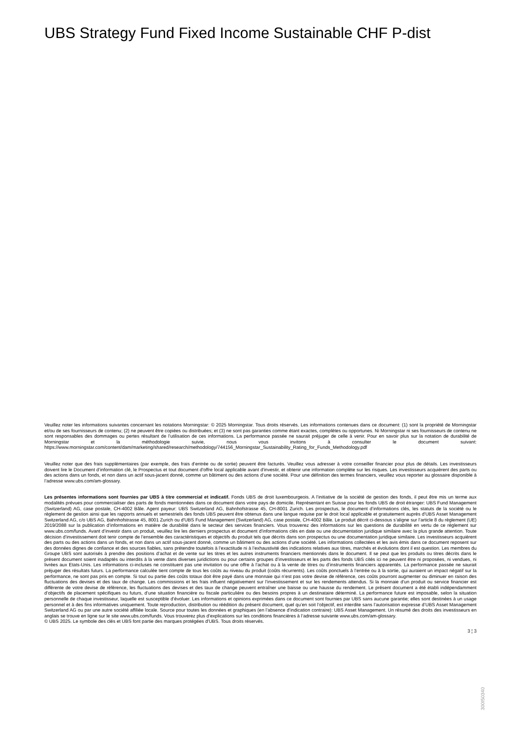UBS Strategy Fund Fixed Income Sustainable CHF P-dist
Veuillez noter les informations suivantes concernant les notations Morningstar: © 2025 Morningstar. Tous droits réservés. Les informations contenues dans ce document: (1) sont la propriété de Morningstar et/ou de ses fournisseurs de contenu; (2) ne peuvent être copiées ou distribuées; et (3) ne sont pas garanties comme étant exactes, complètes ou opportunes. Ni Morningstar ni ses fournisseurs de contenu ne sont responsables des dommages ou pertes résultant de l’utilisation de ces informations. La performance passée ne saurait préjuger de celle à venir. Pour en savoir plus sur la notation de durabilité de Morningstar et la méthodologie suivie, nous vous invitons à consulter le document suivant: https://www.morningstar.com/content/dam/marketing/shared/research/methodology/744156_Morningstar_Sustainability_Rating_for_Funds_Methodology.pdf
Veuillez noter que des frais supplémentaires (par exemple, des frais d’entrée ou de sortie) peuvent être facturés. Veuillez vous adresser à votre conseiller financier pour plus de détails. Les investisseurs doivent lire le Document d’information clé, le Prospectus et tout document d'offre local applicable avant d'investir, et obtenir une information complète sur les risques. Les investisseurs acquièrent des parts ou des actions dans un fonds, et non dans un actif sous-jacent donné, comme un bâtiment ou des actions d’une société. Pour une définition des termes financiers, veuillez vous reporter au glossaire disponible à l’adresse www.ubs.com/am-glossary.
Les présentes informations sont fournies par UBS à titre commercial et indicatif. Fonds UBS de droit luxembourgeois. A l’initiative de la société de gestion des fonds, il peut être mis un terme aux modalités prévues pour commercialiser des parts de fonds mentionnées dans ce document dans votre pays de domicile. Représentant en Suisse pour les fonds UBS de droit étranger: UBS Fund Management (Switzerland) AG, case postale, CH-4002 Bâle. Agent payeur: UBS Switzerland AG, Bahnhofstrasse 45, CH-8001 Zurich. Les prospectus, le document d’informations clés, les statuts de la société ou le règlement de gestion ainsi que les rapports annuels et semestriels des fonds UBS peuvent être obtenus dans une langue requise par le droit local applicable et gratuitement auprès d'UBS Asset Management Switzerland AG, c/o UBS AG, Bahnhofstrasse 45, 8001 Zurich ou d'UBS Fund Management (Switzerland) AG, case postale, CH-4002 Bâle. Le produit décrit ci-dessous s’aligne sur l’article 8 du règlement (UE) 2019/2088 sur la publication d’informations en matière de durabilité dans le secteur des services financiers. Vous trouverez des informations sur les questions de durabilité en vertu de ce règlement sur www.ubs.com/funds. Avant d’investir dans un produit, veuillez lire les derniers prospectus et document d’informations clés en date ou une documentation juridique similaire avec la plus grande attention. Toute décision d’investissement doit tenir compte de l’ensemble des caractéristiques et objectifs du produit tels que décrits dans son prospectus ou une documentation juridique similaire. Les investisseurs acquièrent des parts ou des actions dans un fonds, et non dans un actif sous-jacent donné, comme un bâtiment ou des actions d’une société. Les informations collectées et les avis émis dans ce document reposent sur des données dignes de confiance et des sources fiables, sans prétendre toutefois à l’exactitude ni à l’exhaustivité des indications relatives aux titres, marchés et évolutions dont il est question. Les membres du Groupe UBS sont autorisés à prendre des positions d’achat et de vente sur les titres et les autres instruments financiers mentionnés dans le document. Il se peut que les produits ou titres décrits dans le présent document soient inadaptés ou interdits à la vente dans diverses juridictions ou pour certains groupes d’investisseurs et les parts des fonds UBS cités ici ne peuvent être ni proposées, ni vendues, ni livrées aux Etats-Unis. Les informations ci-incluses ne constituent pas une invitation ou une offre à l’achat ou à la vente de titres ou d’instruments financiers apparentés. La performance passée ne saurait préjuger des résultats futurs. La performance calculée tient compte de tous les coûts au niveau du produit (coûts récurrents). Les coûts ponctuels à l’entrée ou à la sortie, qui auraient un impact négatif sur la performance, ne sont pas pris en compte. Si tout ou partie des coûts totaux doit être payé dans une monnaie qui n’est pas votre devise de référence, ces coûts pourront augmenter ou diminuer en raison des fluctuations des devises et des taux de change. Les commissions et les frais influent négativement sur l’investissement et sur les rendements attendus. Si la monnaie d’un produit ou service financier est différente de votre devise de référence, les fluctuations des devises et des taux de change peuvent entraîner une baisse ou une hausse du rendement. Le présent document a été établi indépendamment d’objectifs de placement spécifiques ou futurs, d’une situation financière ou fiscale particulière ou des besoins propres à un destinataire déterminé. La performance future est imposable, selon la situation personnelle de chaque investisseur, laquelle est susceptible d’évoluer. Les informations et opinions exprimées dans ce document sont fournies par UBS sans aucune garantie; elles sont destinées à un usage personnel et à des fins informatives uniquement. Toute reproduction, distribution ou réédition du présent document, quel qu’en soit l’objectif, est interdite sans l’autorisation expresse d’UBS Asset Management Switzerland AG ou par une autre société affiliée locale. Source pour toutes les données et graphiques (en l’absence d’indication contraire): UBS Asset Management. Un résumé des droits des investisseurs en anglais se trouve en ligne sur le site www.ubs.com/funds. Vous trouverez plus d’explications sur les conditions financières à l’adresse suivante www.ubs.com/am-glossary.
© UBS 2025. Le symbole des clés et UBS font partie des marques protégées d'UBS. Tous droits réservés.
3 ¦ 3
300I50340